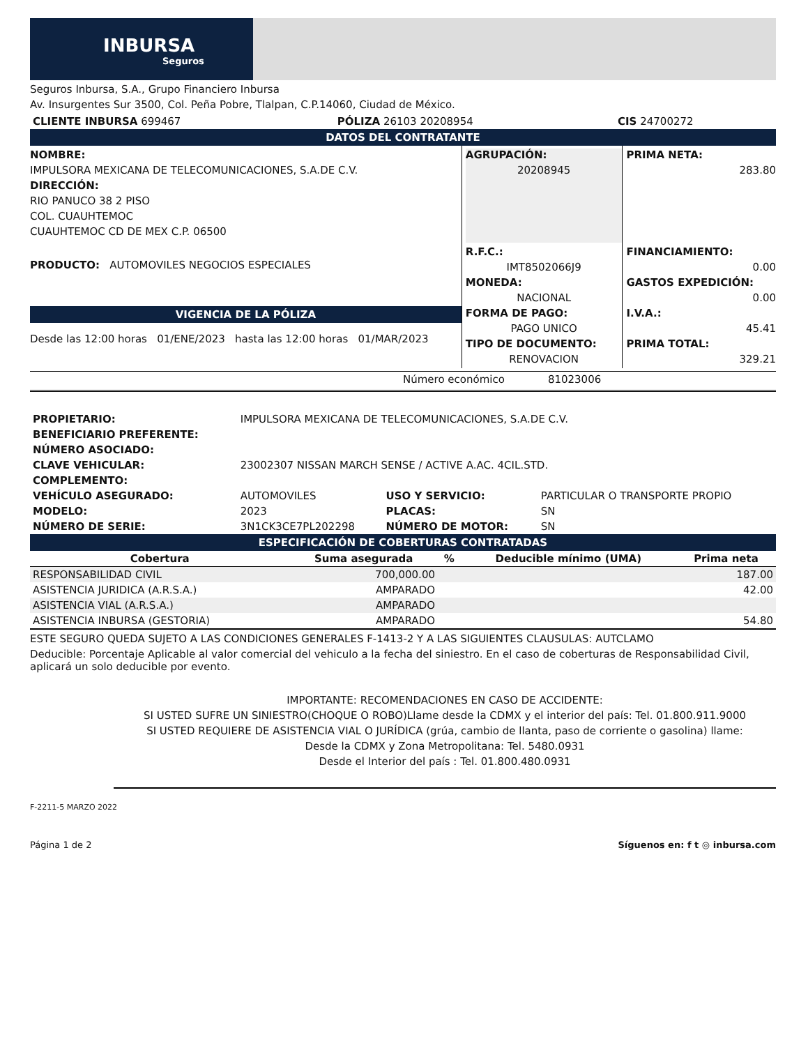INBURSA
Seguros
Seguros Inbursa, S.A., Grupo Financiero Inbursa
Av. Insurgentes Sur 3500, Col. Peña Pobre, Tlalpan, C.P.14060, Ciudad de México.
| CLIENTE INBURSA 699467 | PÓLIZA 26103 20208954 | CIS 24700272 |
DATOS DEL CONTRATANTE
NOMBRE:
IMPULSORA MEXICANA DE TELECOMUNICACIONES, S.A.DE C.V.
DIRECCIÓN:
RIO PANUCO 38 2 PISO
COL. CUAUHTEMOC
CUAUHTEMOC CD DE MEX C.P. 06500
PRODUCTO: AUTOMOVILES NEGOCIOS ESPECIALES
VIGENCIA DE LA PÓLIZA
Desde las 12:00 horas 01/ENE/2023 hasta las 12:00 horas 01/MAR/2023
AGRUPACIÓN:
20208945
R.F.C.:
IMT8502066J9
MONEDA:
NACIONAL
FORMA DE PAGO:
PAGO UNICO
TIPO DE DOCUMENTO:
RENOVACION
PRIMA NETA:
283.80
FINANCIAMIENTO:
0.00
GASTOS EXPEDICIÓN:
0.00
I.V.A.:
45.41
PRIMA TOTAL:
329.21
Número económico 81023006
| PROPIETARIO: | IMPULSORA MEXICANA DE TELECOMUNICACIONES, S.A.DE C.V. | | |
| BENEFICIARIO PREFERENTE: | | | |
| NÚMERO ASOCIADO: | | | |
| CLAVE VEHICULAR: | 23002307 NISSAN MARCH SENSE / ACTIVE A.AC. 4CIL.STD. | | |
| COMPLEMENTO: | | | |
| VEHÍCULO ASEGURADO: | AUTOMOVILES | USO Y SERVICIO: | PARTICULAR O TRANSPORTE PROPIO |
| MODELO: | 2023 | PLACAS: | SN |
| NÚMERO DE SERIE: | 3N1CK3CE7PL202298 | NÚMERO DE MOTOR: | SN |
ESPECIFICACIÓN DE COBERTURAS CONTRATADAS
| Cobertura | Suma asegurada | % | Deducible mínimo (UMA) | Prima neta |
| --- | --- | --- | --- | --- |
| RESPONSABILIDAD CIVIL | 700,000.00 | | | 187.00 |
| ASISTENCIA JURIDICA (A.R.S.A.) | AMPARADO | | | 42.00 |
| ASISTENCIA VIAL (A.R.S.A.) | AMPARADO | | | |
| ASISTENCIA INBURSA (GESTORIA) | AMPARADO | | | 54.80 |
ESTE SEGURO QUEDA SUJETO A LAS CONDICIONES GENERALES F-1413-2 Y A LAS SIGUIENTES CLAUSULAS: AUTCLAMO
Deducible: Porcentaje Aplicable al valor comercial del vehiculo a la fecha del siniestro. En el caso de coberturas de Responsabilidad Civil, aplicará un solo deducible por evento.
IMPORTANTE: RECOMENDACIONES EN CASO DE ACCIDENTE:
SI USTED SUFRE UN SINIESTRO(CHOQUE O ROBO)Llame desde la CDMX y el interior del país: Tel. 01.800.911.9000
SI USTED REQUIERE DE ASISTENCIA VIAL O JURÍDICA (grúa, cambio de llanta, paso de corriente o gasolina) llame:
Desde la CDMX y Zona Metropolitana: Tel. 5480.0931
Desde el Interior del país : Tel. 01.800.480.0931
F-2211-5 MARZO 2022
Página 1 de 2 Síguenos en: f t ◎ inbursa.com